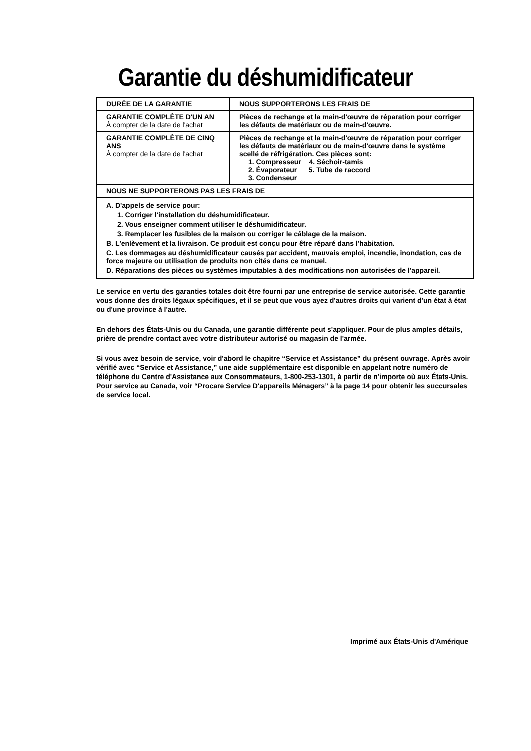Garantie du déshumidificateur
| DURÉE DE LA GARANTIE | NOUS SUPPORTERONS LES FRAIS DE |
| --- | --- |
| GARANTIE COMPLÈTE D'UN AN À compter de la date de l'achat | Pièces de rechange et la main-d'œuvre de réparation pour corriger les défauts de matériaux ou de main-d'œuvre. |
| GARANTIE COMPLÈTE DE CINQ ANS À compter de la date de l'achat | Pièces de rechange et la main-d'œuvre de réparation pour corriger les défauts de matériaux ou de main-d'œuvre dans le système scellé de réfrigération. Ces pièces sont: 1. Compresseur 4. Séchoir-tamis 2. Évaporateur 5. Tube de raccord 3. Condenseur |
| NOUS NE SUPPORTERONS PAS LES FRAIS DE | |
| A. D'appels de service pour: 1. Corriger l'installation du déshumidificateur. 2. Vous enseigner comment utiliser le déshumidificateur. 3. Remplacer les fusibles de la maison ou corriger le câblage de la maison. B. L'enlèvement et la livraison. Ce produit est conçu pour être réparé dans l'habitation. C. Les dommages au déshumidificateur causés par accident, mauvais emploi, incendie, inondation, cas de force majeure ou utilisation de produits non cités dans ce manuel. D. Réparations des pièces ou systèmes imputables à des modifications non autorisées de l'appareil. | |
Le service en vertu des garanties totales doit être fourni par une entreprise de service autorisée. Cette garantie vous donne des droits légaux spécifiques, et il se peut que vous ayez d'autres droits qui varient d'un état à état ou d'une province à l'autre.
En dehors des États-Unis ou du Canada, une garantie différente peut s'appliquer. Pour de plus amples détails, prière de prendre contact avec votre distributeur autorisé ou magasin de l'armée.
Si vous avez besoin de service, voir d'abord le chapitre “Service et Assistance” du présent ouvrage. Après avoir vérifié avec “Service et Assistance,” une aide supplémentaire est disponible en appelant notre numéro de téléphone du Centre d'Assistance aux Consommateurs, 1-800-253-1301, à partir de n'importe où aux États-Unis. Pour service au Canada, voir “Procare Service D'appareils Ménagers” à la page 14 pour obtenir les succursales de service local.
Imprimé aux États-Unis d'Amérique